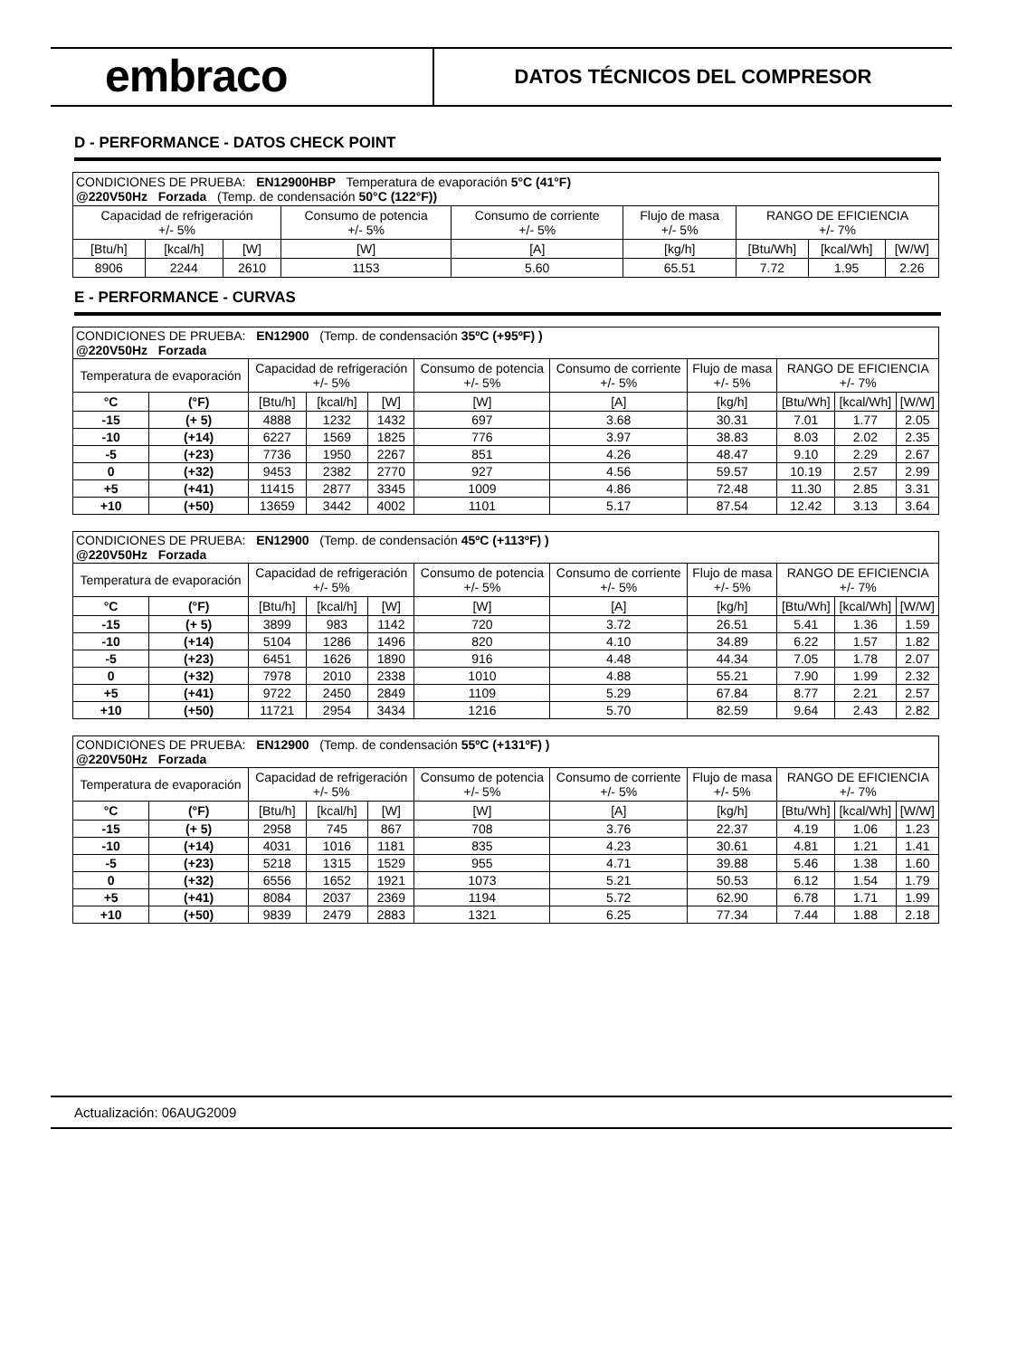embraco
DATOS TÉCNICOS DEL COMPRESOR
D - PERFORMANCE - DATOS CHECK POINT
| CONDICIONES DE PRUEBA: EN12900HBP Temperatura de evaporación 5°C (41°F) @220V50Hz Forzada (Temp. de condensación 50°C (122°F)) | | | | | | | | |
| Capacidad de refrigeración +/- 5% | | | Consumo de potencia +/- 5% | Consumo de corriente +/- 5% | Flujo de masa +/- 5% | RANGO DE EFICIENCIA +/- 7% | | |
| [Btu/h] | [kcal/h] | [W] | [W] | [A] | [kg/h] | [Btu/Wh] | [kcal/Wh] | [W/W] |
| 8906 | 2244 | 2610 | 1153 | 5.60 | 65.51 | 7.72 | 1.95 | 2.26 |
E - PERFORMANCE - CURVAS
| CONDICIONES DE PRUEBA: EN12900 (Temp. de condensación 35ºC (+95ºF) ) @220V50Hz Forzada | | | | | | | | | | |
| Temperatura de evaporación | | Capacidad de refrigeración +/- 5% | | | Consumo de potencia +/- 5% | Consumo de corriente +/- 5% | Flujo de masa +/- 5% | RANGO DE EFICIENCIA +/- 7% | | |
| °C | (°F) | [Btu/h] | [kcal/h] | [W] | [W] | [A] | [kg/h] | [Btu/Wh] | [kcal/Wh] | [W/W] |
| -15 | (+ 5) | 4888 | 1232 | 1432 | 697 | 3.68 | 30.31 | 7.01 | 1.77 | 2.05 |
| -10 | (+14) | 6227 | 1569 | 1825 | 776 | 3.97 | 38.83 | 8.03 | 2.02 | 2.35 |
| -5 | (+23) | 7736 | 1950 | 2267 | 851 | 4.26 | 48.47 | 9.10 | 2.29 | 2.67 |
| 0 | (+32) | 9453 | 2382 | 2770 | 927 | 4.56 | 59.57 | 10.19 | 2.57 | 2.99 |
| +5 | (+41) | 11415 | 2877 | 3345 | 1009 | 4.86 | 72.48 | 11.30 | 2.85 | 3.31 |
| +10 | (+50) | 13659 | 3442 | 4002 | 1101 | 5.17 | 87.54 | 12.42 | 3.13 | 3.64 |
| CONDICIONES DE PRUEBA: EN12900 (Temp. de condensación 45ºC (+113ºF) ) @220V50Hz Forzada | | | | | | | | | | |
| Temperatura de evaporación | | Capacidad de refrigeración +/- 5% | | | Consumo de potencia +/- 5% | Consumo de corriente +/- 5% | Flujo de masa +/- 5% | RANGO DE EFICIENCIA +/- 7% | | |
| °C | (°F) | [Btu/h] | [kcal/h] | [W] | [W] | [A] | [kg/h] | [Btu/Wh] | [kcal/Wh] | [W/W] |
| -15 | (+ 5) | 3899 | 983 | 1142 | 720 | 3.72 | 26.51 | 5.41 | 1.36 | 1.59 |
| -10 | (+14) | 5104 | 1286 | 1496 | 820 | 4.10 | 34.89 | 6.22 | 1.57 | 1.82 |
| -5 | (+23) | 6451 | 1626 | 1890 | 916 | 4.48 | 44.34 | 7.05 | 1.78 | 2.07 |
| 0 | (+32) | 7978 | 2010 | 2338 | 1010 | 4.88 | 55.21 | 7.90 | 1.99 | 2.32 |
| +5 | (+41) | 9722 | 2450 | 2849 | 1109 | 5.29 | 67.84 | 8.77 | 2.21 | 2.57 |
| +10 | (+50) | 11721 | 2954 | 3434 | 1216 | 5.70 | 82.59 | 9.64 | 2.43 | 2.82 |
| CONDICIONES DE PRUEBA: EN12900 (Temp. de condensación 55ºC (+131ºF) ) @220V50Hz Forzada | | | | | | | | | | |
| Temperatura de evaporación | | Capacidad de refrigeración +/- 5% | | | Consumo de potencia +/- 5% | Consumo de corriente +/- 5% | Flujo de masa +/- 5% | RANGO DE EFICIENCIA +/- 7% | | |
| °C | (°F) | [Btu/h] | [kcal/h] | [W] | [W] | [A] | [kg/h] | [Btu/Wh] | [kcal/Wh] | [W/W] |
| -15 | (+ 5) | 2958 | 745 | 867 | 708 | 3.76 | 22.37 | 4.19 | 1.06 | 1.23 |
| -10 | (+14) | 4031 | 1016 | 1181 | 835 | 4.23 | 30.61 | 4.81 | 1.21 | 1.41 |
| -5 | (+23) | 5218 | 1315 | 1529 | 955 | 4.71 | 39.88 | 5.46 | 1.38 | 1.60 |
| 0 | (+32) | 6556 | 1652 | 1921 | 1073 | 5.21 | 50.53 | 6.12 | 1.54 | 1.79 |
| +5 | (+41) | 8084 | 2037 | 2369 | 1194 | 5.72 | 62.90 | 6.78 | 1.71 | 1.99 |
| +10 | (+50) | 9839 | 2479 | 2883 | 1321 | 6.25 | 77.34 | 7.44 | 1.88 | 2.18 |
Actualización: 06AUG2009